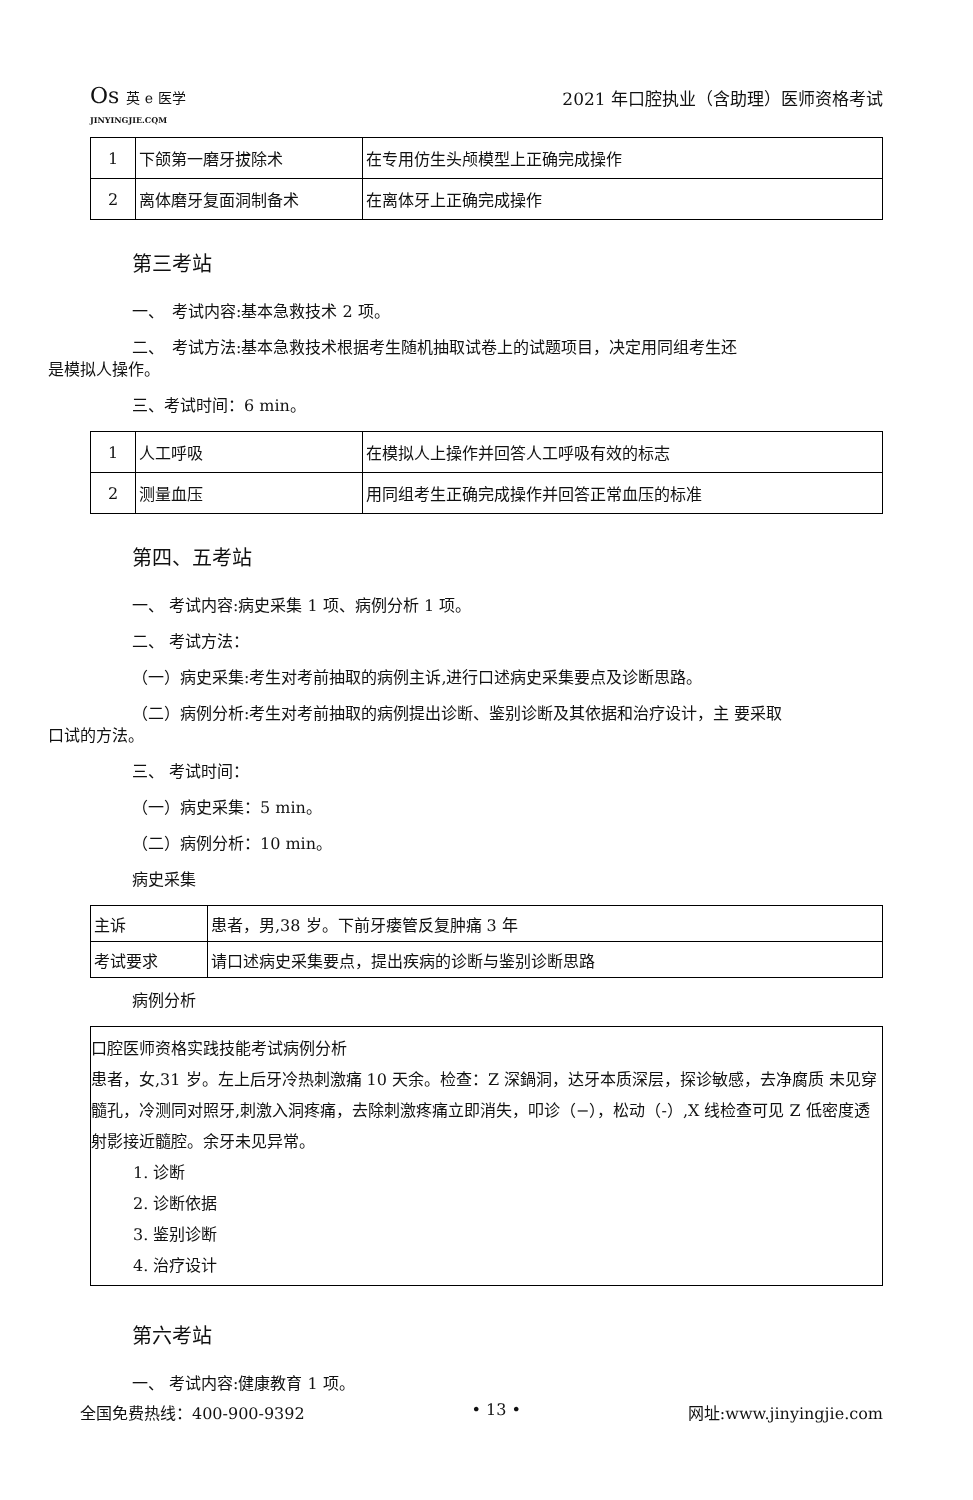Os 英 e 医学
JINYINGJIE.CQM
2021 年口腔执业（含助理）医师资格考试
| 1 | 下颌第一磨牙拔除术 | 在专用仿生头颅模型上正确完成操作 |
| 2 | 离体磨牙复面洞制备术 | 在离体牙上正确完成操作 |
第三考站
一、　考试内容:基本急救技术 2 项。
二、　考试方法:基本急救技术根据考生随机抽取试卷上的试题项目，决定用同组考生还
是模拟人操作。
三、考试时间：6 min。
| 1 | 人工呼吸 | 在模拟人上操作并回答人工呼吸有效的标志 |
| 2 | 测量血压 | 用同组考生正确完成操作并回答正常血压的标准 |
第四、五考站
一、 考试内容:病史采集 1 项、病例分析 1 项。
二、 考试方法：
（一）病史采集:考生对考前抽取的病例主诉,进行口述病史采集要点及诊断思路。
（二）病例分析:考生对考前抽取的病例提出诊断、鉴别诊断及其依据和治疗设计，主 要采取
口试的方法。
三、 考试时间：
（一）病史采集：5 min。
（二）病例分析：10 min。
病史采集
| 主诉 | 患者，男,38 岁。下前牙瘘管反复肿痛 3 年 |
| 考试要求 | 请口述病史采集要点，提出疾病的诊断与鉴别诊断思路 |
病例分析
口腔医师资格实践技能考试病例分析
患者，女,31 岁。左上后牙冷热刺激痛 10 天余。检查：Z 深鍋洞，达牙本质深层，探诊敏感，去净腐质 未见穿髓孔，冷测同对照牙,刺激入洞疼痛，去除刺激疼痛立即消失，叩诊（−），松动（-）,X 线检查可见 Z 低密度透射影接近髓腔。余牙未见异常。
1. 诊断
2. 诊断依据
3. 鉴别诊断
4. 治疗设计
第六考站
一、 考试内容:健康教育 1 项。
全国免费热线：400-900-9392 • 13 • 网址:www.jinyingjie.com